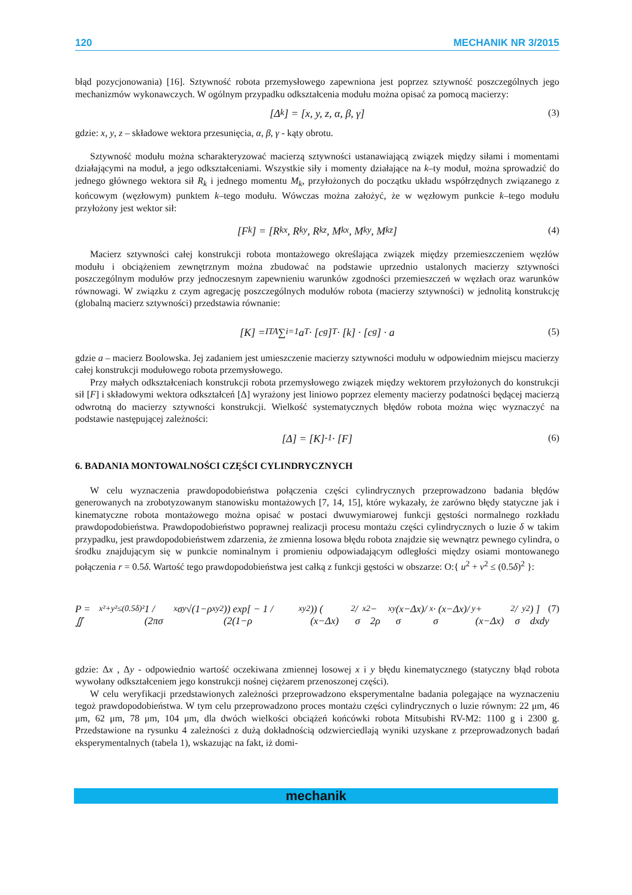120 MECHANIK NR 3/2015
błąd pozycjonowania) [16]. Sztywność robota przemysłowego zapewniona jest poprzez sztywność poszczególnych jego mechanizmów wykonawczych. W ogólnym przypadku odkształcenia modułu można opisać za pomocą macierzy:
[Δ<sub>k</sub>] = [x, y, z, α, β, γ] (3)
gdzie: x, y, z – składowe wektora przesunięcia, α, β, γ - kąty obrotu.
Sztywność modułu można scharakteryzować macierzą sztywności ustanawiającą związek między siłami i momentami działającymi na moduł, a jego odkształceniami. Wszystkie siły i momenty działające na k–ty moduł, można sprowadzić do jednego głównego wektora sił R<sub>k</sub> i jednego momentu M<sub>k</sub>, przyłożonych do początku układu współrzędnych związanego z końcowym (węzłowym) punktem k–tego modułu. Wówczas można założyć, że w węzłowym punkcie k–tego modułu przyłożony jest wektor sił:
[F<sub>k</sub>] = [R<sub>kx</sub>, R<sub>ky</sub>, R<sub>kz</sub>, M<sub>kx</sub>, M<sub>ky</sub>, M<sub>kz</sub>] (4)
Macierz sztywności całej konstrukcji robota montażowego określająca związek między przemieszczeniem węzłów modułu i obciążeniem zewnętrznym można zbudować na podstawie uprzednio ustalonych macierzy sztywności poszczególnym modułów przy jednoczesnym zapewnieniu warunków zgodności przemieszczeń w węzłach oraz warunków równowagi. W związku z czym agregację poszczególnych modułów robota (macierzy sztywności) w jednolitą konstrukcję (globalną macierz sztywności) przedstawia równanie:
[K] = <sup>ITA</sup>∑<sub>i=1</sub> a<sup>T</sup> · [c<sub>g</sub>]<sup>T</sup> · [k] · [c<sub>g</sub>] · a (5)
gdzie a – macierz Boolowska. Jej zadaniem jest umieszczenie macierzy sztywności modułu w odpowiednim miejscu macierzy całej konstrukcji modułowego robota przemysłowego.
Przy małych odkształceniach konstrukcji robota przemysłowego związek między wektorem przyłożonych do konstrukcji sił [F] i składowymi wektora odkształceń [Δ] wyrażony jest liniowo poprzez elementy macierzy podatności będącej macierzą odwrotną do macierzy sztywności konstrukcji. Wielkość systematycznych błędów robota można więc wyznaczyć na podstawie następującej zależności:
[Δ] = [K]<sup>-1</sup> · [F] (6)
6. BADANIA MONTOWALNOŚCI CZĘŚCI CYLINDRYCZNYCH
W celu wyznaczenia prawdopodobieństwa połączenia części cylindrycznych przeprowadzono badania błędów generowanych na zrobotyzowanym stanowisku montażowych [7, 14, 15], które wykazały, że zarówno błędy statyczne jak i kinematyczne robota montażowego można opisać w postaci dwuwymiarowej funkcji gęstości normalnego rozkładu prawdopodobieństwa. Prawdopodobieństwo poprawnej realizacji procesu montażu części cylindrycznych o luzie δ w takim przypadku, jest prawdopodobieństwem zdarzenia, że zmienna losowa błędu robota znajdzie się wewnątrz pewnego cylindra, o środku znajdującym się w punkcie nominalnym i promieniu odpowiadającym odległości między osiami montowanego połączenia r = 0.5δ. Wartość tego prawdopodobieństwa jest całką z funkcji gęstości w obszarze: O:{ u<sup>2</sup> + v<sup>2</sup> ≤ (0.5δ)<sup>2</sup> }:
P = ∬<sub>x²+y²≤(0.5δ)²</sub> 1 / (2πσ<sub>x</sub>σ<sub>y</sub>√(1−ρ<sub>xy</sub><sup>2</sup>)) exp[ − 1 / (2(1−ρ<sub>xy</sub><sup>2</sup>)) ( (x−Δx)<sup>2</sup>/σ<sub>x</sub><sup>2</sup> − 2ρ<sub>xy</sub> (x−Δx)/σ<sub>x</sub> · (x−Δx)/σ<sub>y</sub> + (x−Δx)<sup>2</sup>/σ<sub>y</sub><sup>2</sup> ) ] dxdy (7)
gdzie: Δx , Δy - odpowiednio wartość oczekiwana zmiennej losowej x i y błędu kinematycznego (statyczny błąd robota wywołany odkształceniem jego konstrukcji nośnej ciężarem przenoszonej części).
W celu weryfikacji przedstawionych zależności przeprowadzono eksperymentalne badania polegające na wyznaczeniu tegoż prawdopodobieństwa. W tym celu przeprowadzono proces montażu części cylindrycznych o luzie równym: 22 μm, 46 μm, 62 μm, 78 μm, 104 μm, dla dwóch wielkości obciążeń końcówki robota Mitsubishi RV-M2: 1100 g i 2300 g. Przedstawione na rysunku 4 zależności z dużą dokładnością odzwierciedlają wyniki uzyskane z przeprowadzonych badań eksperymentalnych (tabela 1), wskazując na fakt, iż domi-
mechanik